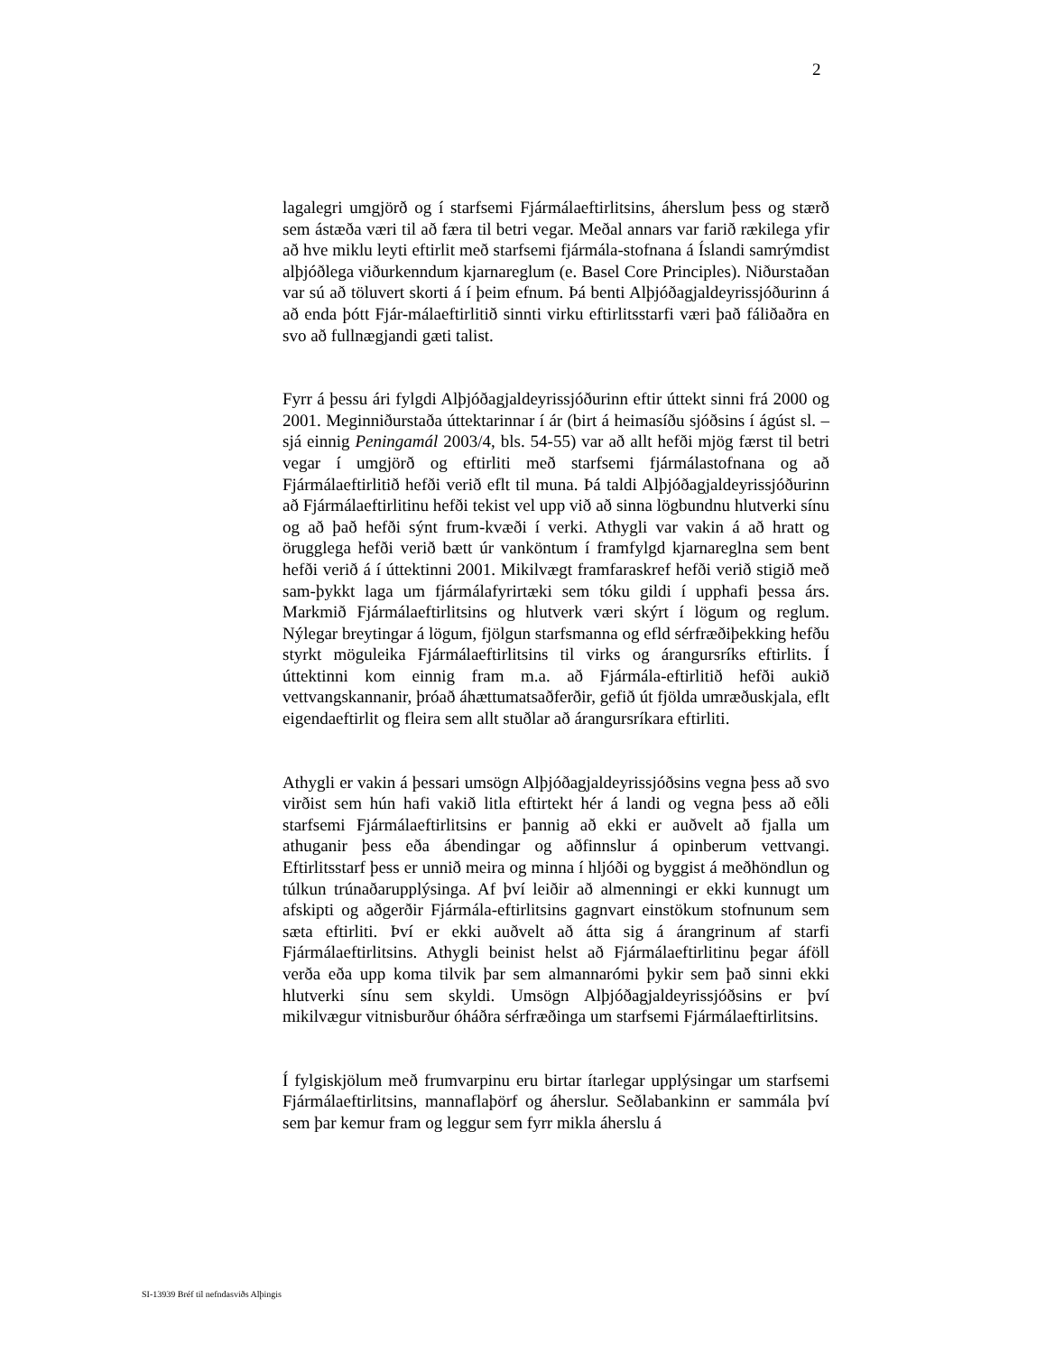2
lagalegri umgjörð og í starfsemi Fjármálaeftirlitsins, áherslum þess og stærð sem ástæða væri til að færa til betri vegar. Meðal annars var farið rækilega yfir að hve miklu leyti eftirlit með starfsemi fjármála-stofnana á Íslandi samrýmdist alþjóðlega viðurkenndum kjarnareglum (e. Basel Core Principles). Niðurstaðan var sú að töluvert skorti á í þeim efnum. Þá benti Alþjóðagjaldeyrissjóðurinn á að enda þótt Fjár-málaeftirlitið sinnti virku eftirlitsstarfi væri það fáliðaðra en svo að fullnægjandi gæti talist.
Fyrr á þessu ári fylgdi Alþjóðagjaldeyrissjóðurinn eftir úttekt sinni frá 2000 og 2001. Meginniðurstaða úttektarinnar í ár (birt á heimasíðu sjóðsins í ágúst sl. – sjá einnig Peningamál 2003/4, bls. 54-55) var að allt hefði mjög færst til betri vegar í umgjörð og eftirliti með starfsemi fjármálastofnana og að Fjármálaeftirlitið hefði verið eflt til muna. Þá taldi Alþjóðagjaldeyrissjóðurinn að Fjármálaeftirlitinu hefði tekist vel upp við að sinna lögbundnu hlutverki sínu og að það hefði sýnt frum-kvæði í verki. Athygli var vakin á að hratt og örugglega hefði verið bætt úr vanköntum í framfylgd kjarnareglna sem bent hefði verið á í úttektinni 2001. Mikilvægt framfaraskref hefði verið stigið með sam-þykkt laga um fjármálafyrirtæki sem tóku gildi í upphafi þessa árs. Markmið Fjármálaeftirlitsins og hlutverk væri skýrt í lögum og reglum. Nýlegar breytingar á lögum, fjölgun starfsmanna og efld sérfræðiþekking hefðu styrkt möguleika Fjármálaeftirlitsins til virks og árangursríks eftirlits. Í úttektinni kom einnig fram m.a. að Fjármála-eftirlitið hefði aukið vettvangskannanir, þróað áhættumatsaðferðir, gefið út fjölda umræðuskjala, eflt eigendaeftirlit og fleira sem allt stuðlar að árangursríkara eftirliti.
Athygli er vakin á þessari umsögn Alþjóðagjaldeyrissjóðsins vegna þess að svo virðist sem hún hafi vakið litla eftirtekt hér á landi og vegna þess að eðli starfsemi Fjármálaeftirlitsins er þannig að ekki er auðvelt að fjalla um athuganir þess eða ábendingar og aðfinnslur á opinberum vettvangi. Eftirlitsstarf þess er unnið meira og minna í hljóði og byggist á meðhöndlun og túlkun trúnaðarupplýsinga. Af því leiðir að almenningi er ekki kunnugt um afskipti og aðgerðir Fjármála-eftirlitsins gagnvart einstökum stofnunum sem sæta eftirliti. Því er ekki auðvelt að átta sig á árangrinum af starfi Fjármálaeftirlitsins. Athygli beinist helst að Fjármálaeftirlitinu þegar áföll verða eða upp koma tilvik þar sem almannarómi þykir sem það sinni ekki hlutverki sínu sem skyldi. Umsögn Alþjóðagjaldeyrissjóðsins er því mikilvægur vitnisburður óháðra sérfræðinga um starfsemi Fjármálaeftirlitsins.
Í fylgiskjölum með frumvarpinu eru birtar ítarlegar upplýsingar um starfsemi Fjármálaeftirlitsins, mannaflaþörf og áherslur. Seðlabankinn er sammála því sem þar kemur fram og leggur sem fyrr mikla áherslu á
SI-13939 Bréf til nefndasviðs Alþingis